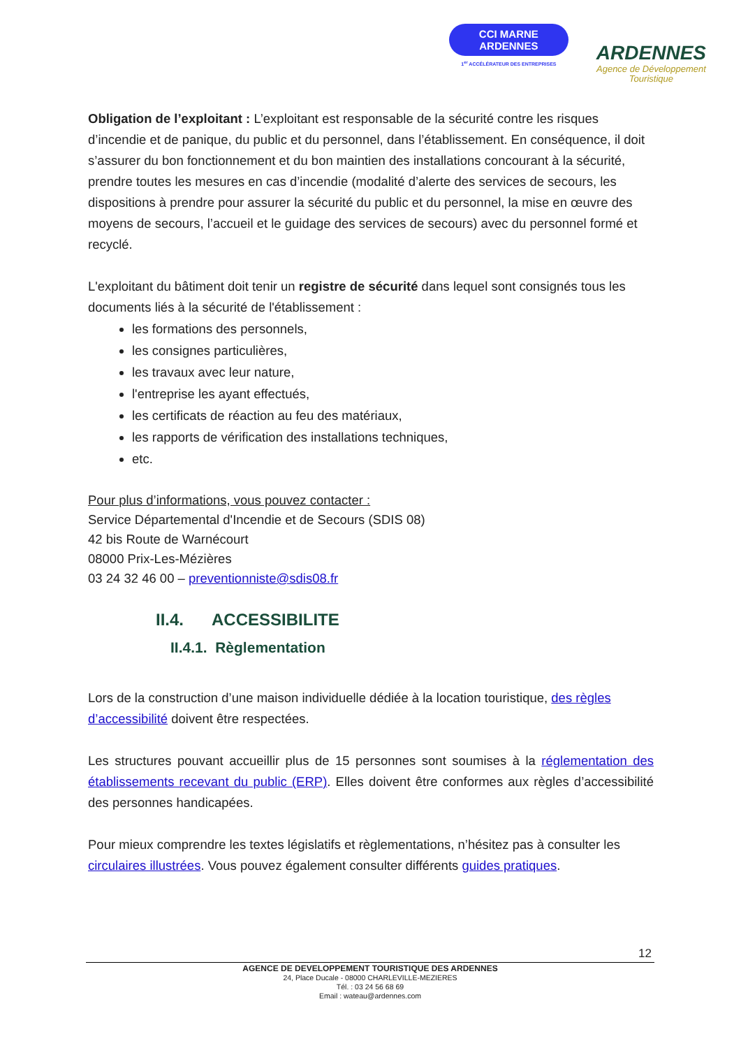CCI MARNE
ARDENNES
1<sup>er</sup> ACCÉLÉRATEUR DES ENTREPRISES
ARDENNES
Agence de Développement
Touristique
Obligation de l’exploitant : L’exploitant est responsable de la sécurité contre les risques d’incendie et de panique, du public et du personnel, dans l’établissement. En conséquence, il doit s’assurer du bon fonctionnement et du bon maintien des installations concourant à la sécurité, prendre toutes les mesures en cas d’incendie (modalité d’alerte des services de secours, les dispositions à prendre pour assurer la sécurité du public et du personnel, la mise en œuvre des moyens de secours, l’accueil et le guidage des services de secours) avec du personnel formé et recyclé.
L'exploitant du bâtiment doit tenir un registre de sécurité dans lequel sont consignés tous les documents liés à la sécurité de l'établissement :
les formations des personnels,
les consignes particulières,
les travaux avec leur nature,
l'entreprise les ayant effectués,
les certificats de réaction au feu des matériaux,
les rapports de vérification des installations techniques,
etc.
Pour plus d’informations, vous pouvez contacter :
Service Départemental d'Incendie et de Secours (SDIS 08)
42 bis Route de Warnécourt
08000 Prix-Les-Mézières
03 24 32 46 00 – preventionniste@sdis08.fr
II.4. ACCESSIBILITE
II.4.1. Règlementation
Lors de la construction d’une maison individuelle dédiée à la location touristique, des règles d’accessibilité doivent être respectées.
Les structures pouvant accueillir plus de 15 personnes sont soumises à la réglementation des établissements recevant du public (ERP). Elles doivent être conformes aux règles d’accessibilité des personnes handicapées.
Pour mieux comprendre les textes législatifs et règlementations, n’hésitez pas à consulter les circulaires illustrées. Vous pouvez également consulter différents guides pratiques.
12
AGENCE DE DEVELOPPEMENT TOURISTIQUE DES ARDENNES
24, Place Ducale - 08000 CHARLEVILLE-MEZIERES
Tél. : 03 24 56 68 69
Email : wateau@ardennes.com